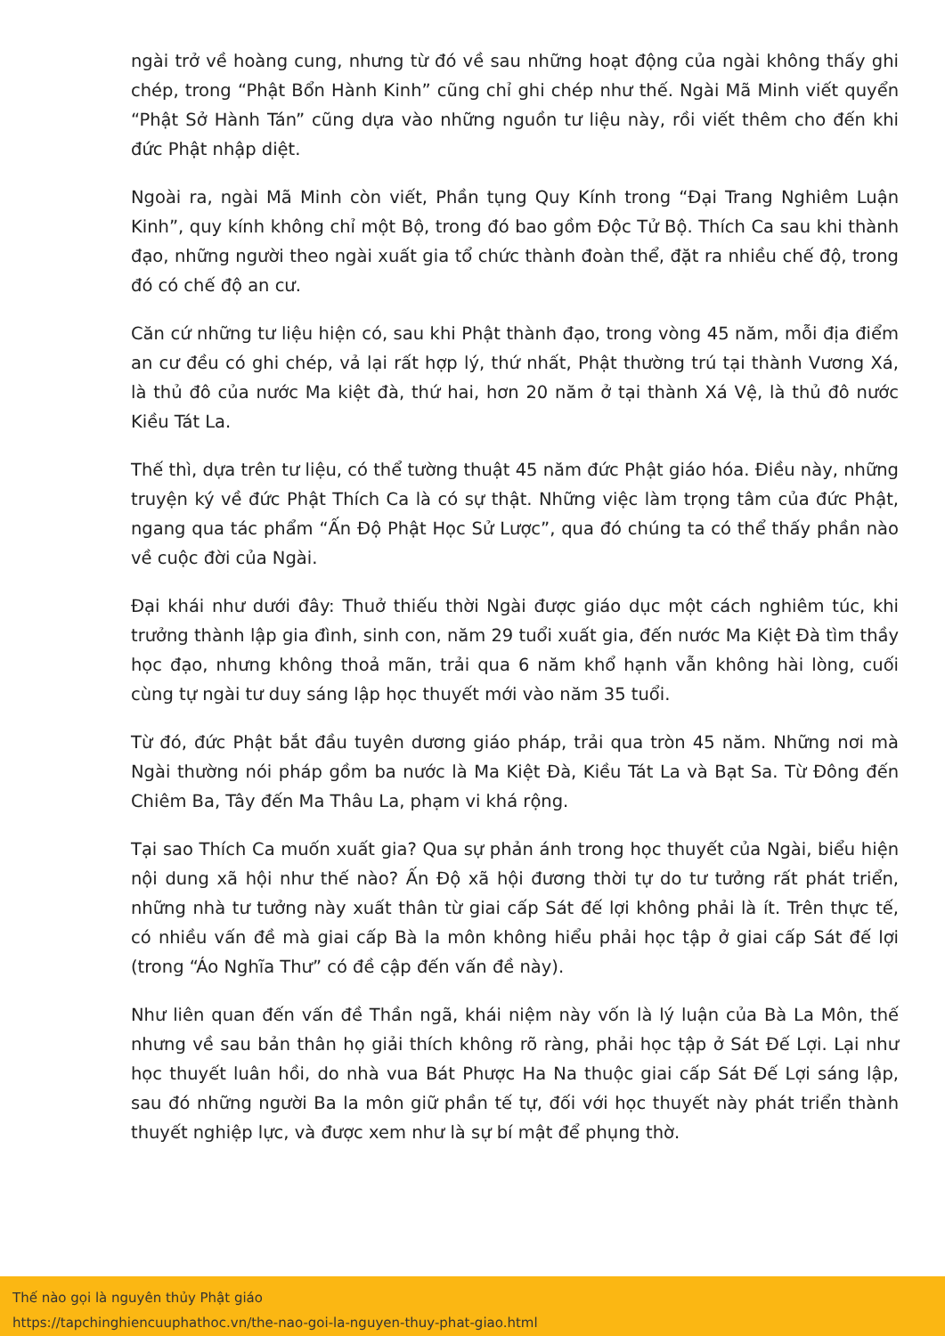ngài trở về hoàng cung, nhưng từ đó về sau những hoạt động của ngài không thấy ghi chép, trong “Phật Bổn Hành Kinh” cũng chỉ ghi chép như thế. Ngài Mã Minh viết quyển “Phật Sở Hành Tán” cũng dựa vào những nguồn tư liệu này, rồi viết thêm cho đến khi đức Phật nhập diệt.
Ngoài ra, ngài Mã Minh còn viết, Phần tụng Quy Kính trong “Đại Trang Nghiêm Luận Kinh”, quy kính không chỉ một Bộ, trong đó bao gồm Độc Tử Bộ. Thích Ca sau khi thành đạo, những người theo ngài xuất gia tổ chức thành đoàn thể, đặt ra nhiều chế độ, trong đó có chế độ an cư.
Căn cứ những tư liệu hiện có, sau khi Phật thành đạo, trong vòng 45 năm, mỗi địa điểm an cư đều có ghi chép, vả lại rất hợp lý, thứ nhất, Phật thường trú tại thành Vương Xá, là thủ đô của nước Ma kiệt đà, thứ hai, hơn 20 năm ở tại thành Xá Vệ, là thủ đô nước Kiều Tát La.
Thế thì, dựa trên tư liệu, có thể tường thuật 45 năm đức Phật giáo hóa. Điều này, những truyện ký về đức Phật Thích Ca là có sự thật. Những việc làm trọng tâm của đức Phật, ngang qua tác phẩm “Ấn Độ Phật Học Sử Lược”, qua đó chúng ta có thể thấy phần nào về cuộc đời của Ngài.
Đại khái như dưới đây: Thuở thiếu thời Ngài được giáo dục một cách nghiêm túc, khi trưởng thành lập gia đình, sinh con, năm 29 tuổi xuất gia, đến nước Ma Kiệt Đà tìm thầy học đạo, nhưng không thoả mãn, trải qua 6 năm khổ hạnh vẫn không hài lòng, cuối cùng tự ngài tư duy sáng lập học thuyết mới vào năm 35 tuổi.
Từ đó, đức Phật bắt đầu tuyên dương giáo pháp, trải qua tròn 45 năm. Những nơi mà Ngài thường nói pháp gồm ba nước là Ma Kiệt Đà, Kiều Tát La và Bạt Sa. Từ Đông đến Chiêm Ba, Tây đến Ma Thâu La, phạm vi khá rộng.
Tại sao Thích Ca muốn xuất gia? Qua sự phản ánh trong học thuyết của Ngài, biểu hiện nội dung xã hội như thế nào? Ấn Độ xã hội đương thời tự do tư tưởng rất phát triển, những nhà tư tưởng này xuất thân từ giai cấp Sát đế lợi không phải là ít. Trên thực tế, có nhiều vấn đề mà giai cấp Bà la môn không hiểu phải học tập ở giai cấp Sát đế lợi (trong “Áo Nghĩa Thư” có đề cập đến vấn đề này).
Như liên quan đến vấn đề Thần ngã, khái niệm này vốn là lý luận của Bà La Môn, thế nhưng về sau bản thân họ giải thích không rõ ràng, phải học tập ở Sát Đế Lợi. Lại như học thuyết luân hồi, do nhà vua Bát Phược Ha Na thuộc giai cấp Sát Đế Lợi sáng lập, sau đó những người Ba la môn giữ phần tế tự, đối với học thuyết này phát triển thành thuyết nghiệp lực, và được xem như là sự bí mật để phụng thờ.
Thế nào gọi là nguyên thủy Phật giáo
https://tapchinghiencuuphathoc.vn/the-nao-goi-la-nguyen-thuy-phat-giao.html